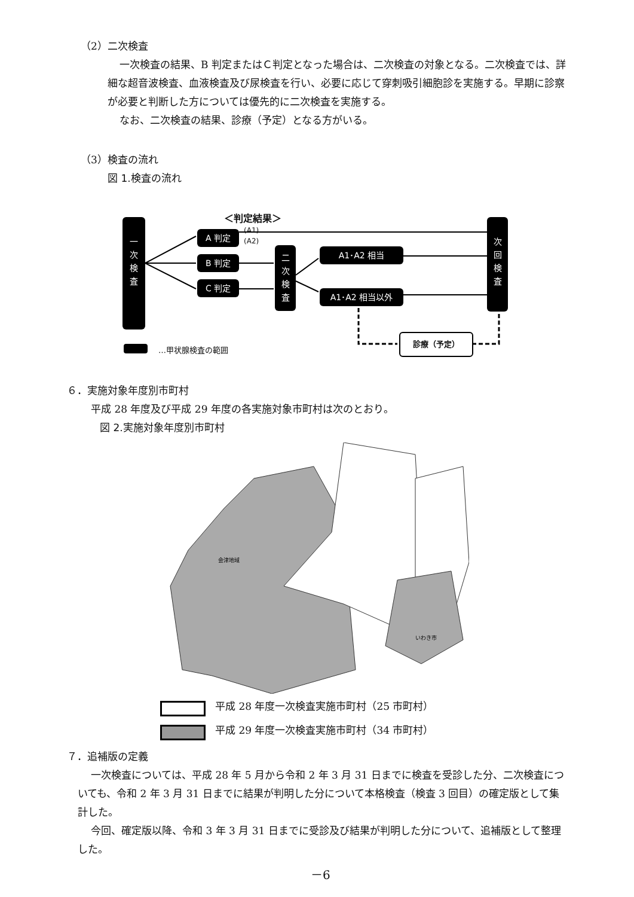（2）二次検査
一次検査の結果、B 判定またはＣ判定となった場合は、二次検査の対象となる。二次検査では、詳細な超音波検査、血液検査及び尿検査を行い、必要に応じて穿刺吸引細胞診を実施する。早期に診察が必要と判断した方については優先的に二次検査を実施する。
なお、二次検査の結果、診療（予定）となる方がいる。
（3）検査の流れ
図 1.検査の流れ
＜判定結果＞
一
次
検
査
A 判定
(A1)
(A2)
B 判定
C 判定
二
次
検
査
A1･A2 相当
A1･A2 相当以外
次
回
検
査
診療（予定）
…甲状腺検査の範囲
６．実施対象年度別市町村
平成 28 年度及び平成 29 年度の各実施対象市町村は次のとおり。
図 2.実施対象年度別市町村
いわき市
会津地域
平成 28 年度一次検査実施市町村（25 市町村）
平成 29 年度一次検査実施市町村（34 市町村）
７．追補版の定義
一次検査については、平成 28 年 5 月から令和 2 年 3 月 31 日までに検査を受診した分、二次検査についても、令和 2 年 3 月 31 日までに結果が判明した分について本格検査（検査 3 回目）の確定版として集計した。
今回、確定版以降、令和 3 年 3 月 31 日までに受診及び結果が判明した分について、追補版として整理した。
－6